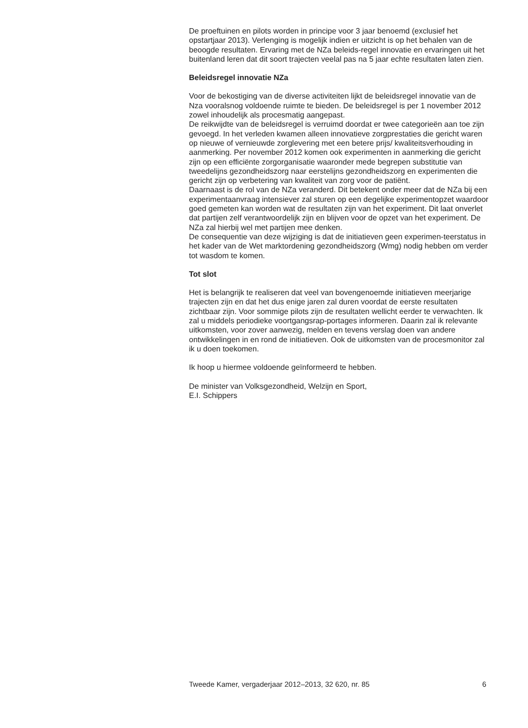De proeftuinen en pilots worden in principe voor 3 jaar benoemd (exclusief het opstartjaar 2013). Verlenging is mogelijk indien er uitzicht is op het behalen van de beoogde resultaten. Ervaring met de NZa beleids-regel innovatie en ervaringen uit het buitenland leren dat dit soort trajecten veelal pas na 5 jaar echte resultaten laten zien.
Beleidsregel innovatie NZa
Voor de bekostiging van de diverse activiteiten lijkt de beleidsregel innovatie van de Nza vooralsnog voldoende ruimte te bieden. De beleidsregel is per 1 november 2012 zowel inhoudelijk als procesmatig aangepast.
De reikwijdte van de beleidsregel is verruimd doordat er twee categorieën aan toe zijn gevoegd. In het verleden kwamen alleen innovatieve zorgprestaties die gericht waren op nieuwe of vernieuwde zorglevering met een betere prijs/ kwaliteitsverhouding in aanmerking. Per november 2012 komen ook experimenten in aanmerking die gericht zijn op een efficiënte zorgorganisatie waaronder mede begrepen substitutie van tweedelijns gezondheidszorg naar eerstelijns gezondheidszorg en experimenten die gericht zijn op verbetering van kwaliteit van zorg voor de patiënt.
Daarnaast is de rol van de NZa veranderd. Dit betekent onder meer dat de NZa bij een experimentaanvraag intensiever zal sturen op een degelijke experimentopzet waardoor goed gemeten kan worden wat de resultaten zijn van het experiment. Dit laat onverlet dat partijen zelf verantwoordelijk zijn en blijven voor de opzet van het experiment. De NZa zal hierbij wel met partijen mee denken.
De consequentie van deze wijziging is dat de initiatieven geen experimen-teerstatus in het kader van de Wet marktordening gezondheidszorg (Wmg) nodig hebben om verder tot wasdom te komen.
Tot slot
Het is belangrijk te realiseren dat veel van bovengenoemde initiatieven meerjarige trajecten zijn en dat het dus enige jaren zal duren voordat de eerste resultaten zichtbaar zijn. Voor sommige pilots zijn de resultaten wellicht eerder te verwachten. Ik zal u middels periodieke voortgangsrap-portages informeren. Daarin zal ik relevante uitkomsten, voor zover aanwezig, melden en tevens verslag doen van andere ontwikkelingen in en rond de initiatieven. Ook de uitkomsten van de procesmonitor zal ik u doen toekomen.
Ik hoop u hiermee voldoende geïnformeerd te hebben.
De minister van Volksgezondheid, Welzijn en Sport,
E.I. Schippers
Tweede Kamer, vergaderjaar 2012–2013, 32 620, nr. 85 6